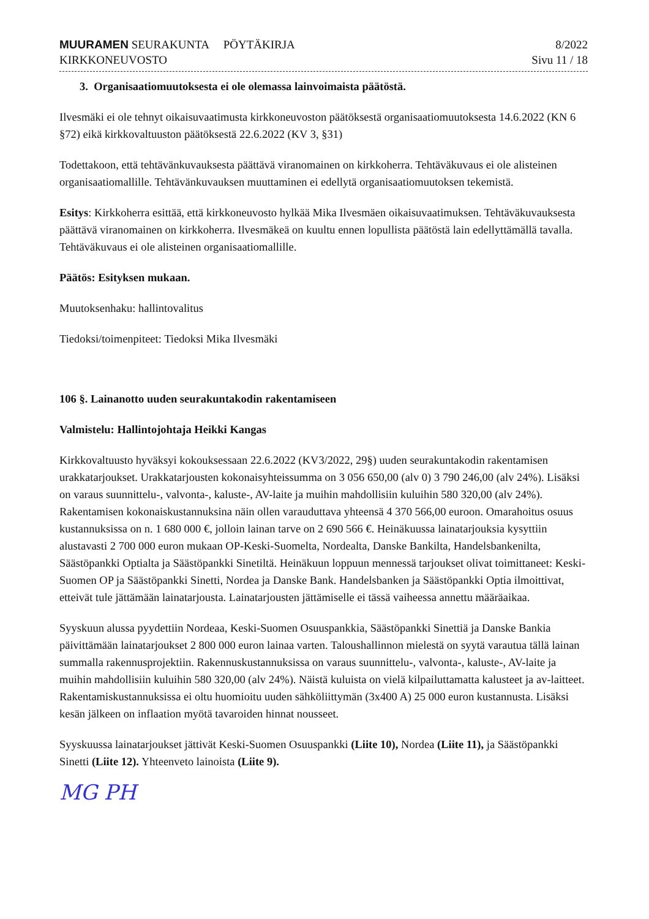MUURAMEN SEURAKUNTA PÖYTÄKIRJA
KIRKKONEUVOSTO
8/2022
Sivu 11 / 18
3. Organisaatiomuutoksesta ei ole olemassa lainvoimaista päätöstä.
Ilvesmäki ei ole tehnyt oikaisuvaatimusta kirkkoneuvoston päätöksestä organisaatiomuutoksesta 14.6.2022 (KN 6 §72) eikä kirkkovaltuuston päätöksestä 22.6.2022 (KV 3, §31)
Todettakoon, että tehtävänkuvauksesta päättävä viranomainen on kirkkoherra. Tehtäväkuvaus ei ole alisteinen organisaatiomallille. Tehtävänkuvauksen muuttaminen ei edellytä organisaatiomuutoksen tekemistä.
Esitys: Kirkkoherra esittää, että kirkkoneuvosto hylkää Mika Ilvesmäen oikaisuvaatimuksen. Tehtäväkuvauksesta päättävä viranomainen on kirkkoherra. Ilvesmäkeä on kuultu ennen lopullista päätöstä lain edellyttämällä tavalla. Tehtäväkuvaus ei ole alisteinen organisaatiomallille.
Päätös: Esityksen mukaan.
Muutoksenhaku: hallintovalitus
Tiedoksi/toimenpiteet: Tiedoksi Mika Ilvesmäki
106 §. Lainanotto uuden seurakuntakodin rakentamiseen
Valmistelu: Hallintojohtaja Heikki Kangas
Kirkkovaltuusto hyväksyi kokouksessaan 22.6.2022 (KV3/2022, 29§) uuden seurakuntakodin rakentamisen urakkatarjoukset. Urakkatarjousten kokonaisyhteissumma on 3 056 650,00 (alv 0) 3 790 246,00 (alv 24%). Lisäksi on varaus suunnittelu-, valvonta-, kaluste-, AV-laite ja muihin mahdollisiin kuluihin 580 320,00 (alv 24%). Rakentamisen kokonaiskustannuksina näin ollen varauduttava yhteensä 4 370 566,00 euroon. Omarahoitus osuus kustannuksissa on n. 1 680 000 €, jolloin lainan tarve on 2 690 566 €. Heinäkuussa lainatarjouksia kysyttiin alustavasti 2 700 000 euron mukaan OP-Keski-Suomelta, Nordealta, Danske Bankilta, Handelsbankenilta, Säästöpankki Optialta ja Säästöpankki Sinetiltä. Heinäkuun loppuun mennessä tarjoukset olivat toimittaneet: Keski-Suomen OP ja Säästöpankki Sinetti, Nordea ja Danske Bank. Handelsbanken ja Säästöpankki Optia ilmoittivat, etteivät tule jättämään lainatarjousta. Lainatarjousten jättämiselle ei tässä vaiheessa annettu määräaikaa.
Syyskuun alussa pyydettiin Nordeaa, Keski-Suomen Osuuspankkia, Säästöpankki Sinettiä ja Danske Bankia päivittämään lainatarjoukset 2 800 000 euron lainaa varten. Taloushallinnon mielestä on syytä varautua tällä lainan summalla rakennusprojektiin. Rakennuskustannuksissa on varaus suunnittelu-, valvonta-, kaluste-, AV-laite ja muihin mahdollisiin kuluihin 580 320,00 (alv 24%). Näistä kuluista on vielä kilpailuttamatta kalusteet ja av-laitteet. Rakentamiskustannuksissa ei oltu huomioitu uuden sähköliittymän (3x400 A) 25 000 euron kustannusta. Lisäksi kesän jälkeen on inflaation myötä tavaroiden hinnat nousseet.
Syyskuussa lainatarjoukset jättivät Keski-Suomen Osuuspankki (Liite 10), Nordea (Liite 11), ja Säästöpankki Sinetti (Liite 12). Yhteenveto lainoista (Liite 9).
MG PH